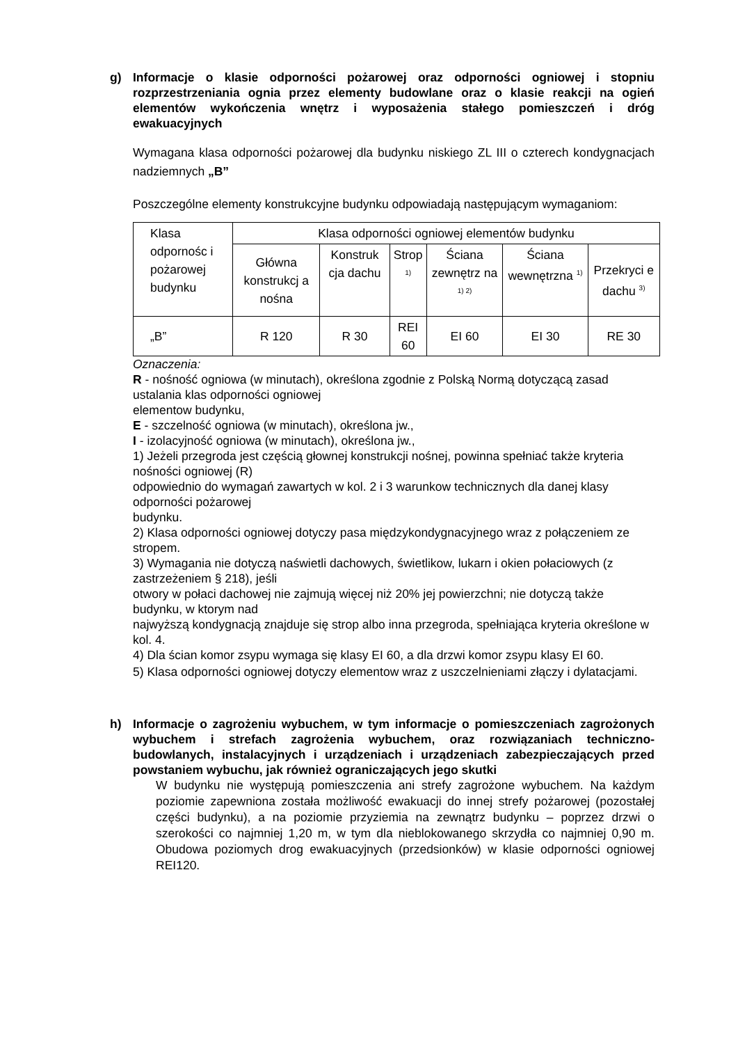g) Informacje o klasie odporności pożarowej oraz odporności ogniowej i stopniu rozprzestrzeniania ognia przez elementy budowlane oraz o klasie reakcji na ogień elementów wykończenia wnętrz i wyposażenia stałego pomieszczeń i dróg ewakuacyjnych
Wymagana klasa odporności pożarowej dla budynku niskiego ZL III o czterech kondygnacjach nadziemnych „B”
Poszczególne elementy konstrukcyjne budynku odpowiadają następującym wymaganiom:
| Klasa odpornośc i pożarowej budynku | Klasa odporności ogniowej elementów budynku | | | | | |
| | Główna konstrukcj a nośna | Konstruk cja dachu | Strop <sup>1)</sup> | Ściana zewnętrz na <sup>1) 2)</sup> | Ściana wewnętrzna <sup>1)</sup> | Przekryci e dachu <sup>3)</sup> |
| „B” | R 120 | R 30 | REI 60 | EI 60 | EI 30 | RE 30 |
Oznaczenia:
R - nośność ogniowa (w minutach), określona zgodnie z Polską Normą dotyczącą zasad ustalania klas odporności ogniowej
elementow budynku,
E - szczelność ogniowa (w minutach), określona jw.,
I - izolacyjność ogniowa (w minutach), określona jw.,
1) Jeżeli przegroda jest częścią głownej konstrukcji nośnej, powinna spełniać także kryteria nośności ogniowej (R)
odpowiednio do wymagań zawartych w kol. 2 i 3 warunkow technicznych dla danej klasy odporności pożarowej
budynku.
2) Klasa odporności ogniowej dotyczy pasa międzykondygnacyjnego wraz z połączeniem ze stropem.
3) Wymagania nie dotyczą naświetli dachowych, świetlikow, lukarn i okien połaciowych (z zastrzeżeniem § 218), jeśli
otwory w połaci dachowej nie zajmują więcej niż 20% jej powierzchni; nie dotyczą także budynku, w ktorym nad
najwyższą kondygnacją znajduje się strop albo inna przegroda, spełniająca kryteria określone w kol. 4.
4) Dla ścian komor zsypu wymaga się klasy EI 60, a dla drzwi komor zsypu klasy EI 60.
5) Klasa odporności ogniowej dotyczy elementow wraz z uszczelnieniami złączy i dylatacjami.
h) Informacje o zagrożeniu wybuchem, w tym informacje o pomieszczeniach zagrożonych wybuchem i strefach zagrożenia wybuchem, oraz rozwiązaniach techniczno-budowlanych, instalacyjnych i urządzeniach i urządzeniach zabezpieczających przed powstaniem wybuchu, jak również ograniczających jego skutki
W budynku nie występują pomieszczenia ani strefy zagrożone wybuchem. Na każdym poziomie zapewniona została możliwość ewakuacji do innej strefy pożarowej (pozostałej części budynku), a na poziomie przyziemia na zewnątrz budynku – poprzez drzwi o szerokości co najmniej 1,20 m, w tym dla nieblokowanego skrzydła co najmniej 0,90 m. Obudowa poziomych drog ewakuacyjnych (przedsionków) w klasie odporności ogniowej REI120.